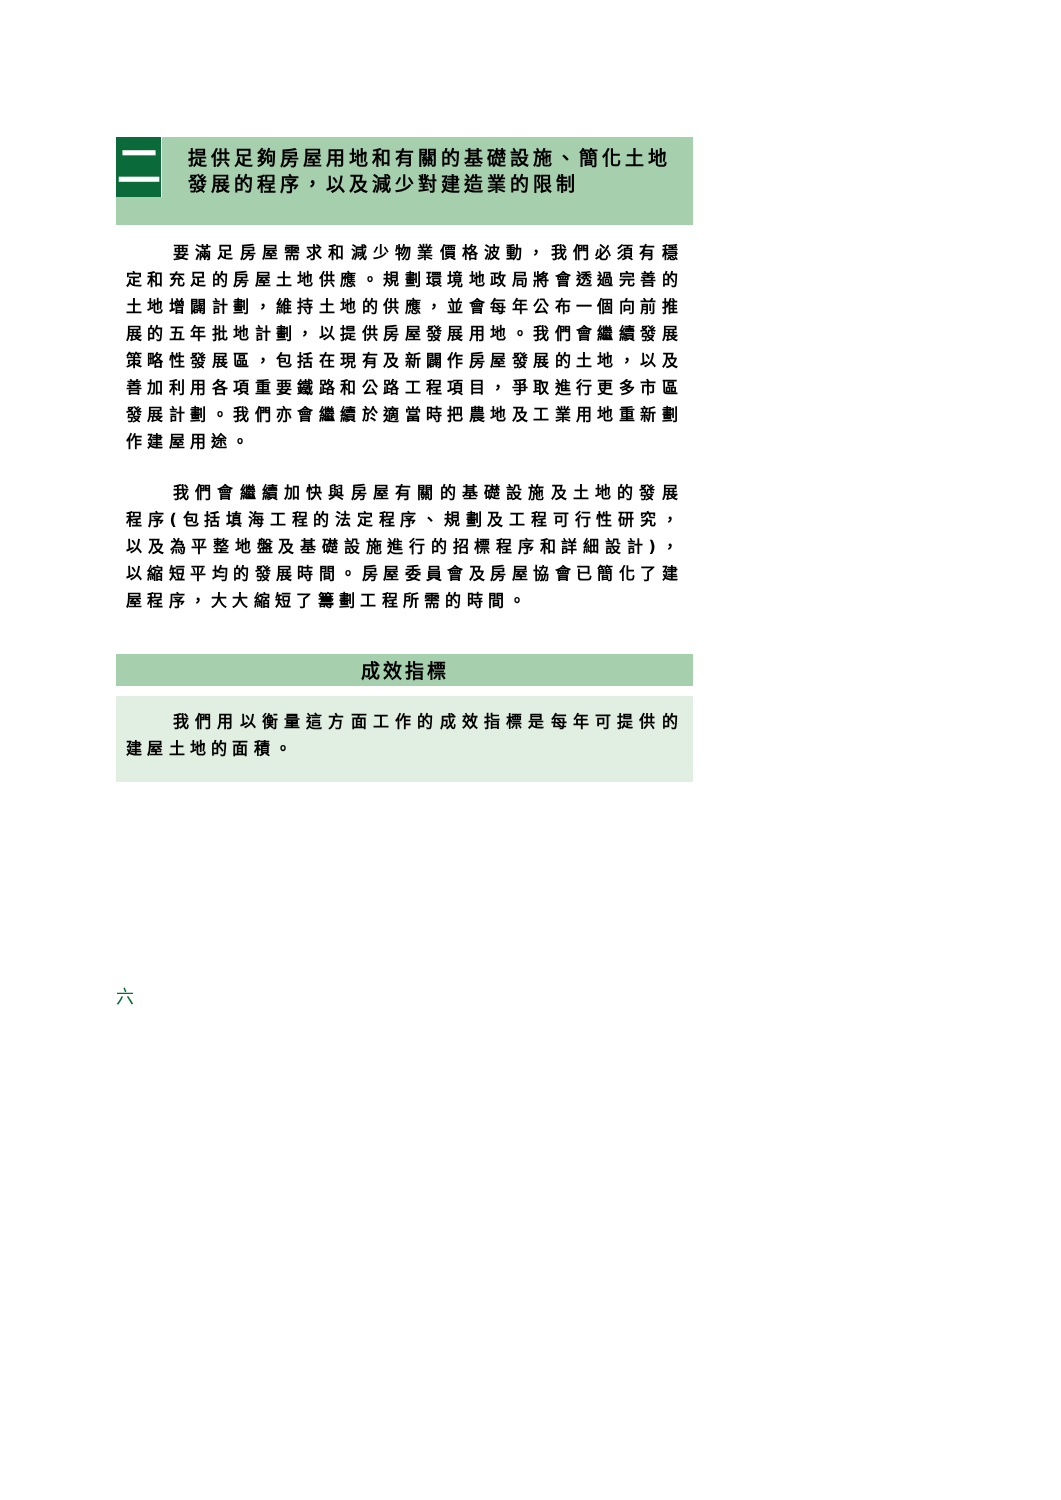二
提供足夠房屋用地和有關的基礎設施、簡化土地發展的程序，以及減少對建造業的限制
要滿足房屋需求和減少物業價格波動，我們必須有穩定和充足的房屋土地供應。規劃環境地政局將會透過完善的土地增闢計劃，維持土地的供應，並會每年公布一個向前推展的五年批地計劃，以提供房屋發展用地。我們會繼續發展策略性發展區，包括在現有及新闢作房屋發展的土地，以及善加利用各項重要鐵路和公路工程項目，爭取進行更多市區發展計劃。我們亦會繼續於適當時把農地及工業用地重新劃作建屋用途。
我們會繼續加快與房屋有關的基礎設施及土地的發展程序(包括填海工程的法定程序、規劃及工程可行性研究，以及為平整地盤及基礎設施進行的招標程序和詳細設計)，以縮短平均的發展時間。房屋委員會及房屋協會已簡化了建屋程序，大大縮短了籌劃工程所需的時間。
成效指標
我們用以衡量這方面工作的成效指標是每年可提供的建屋土地的面積。
六